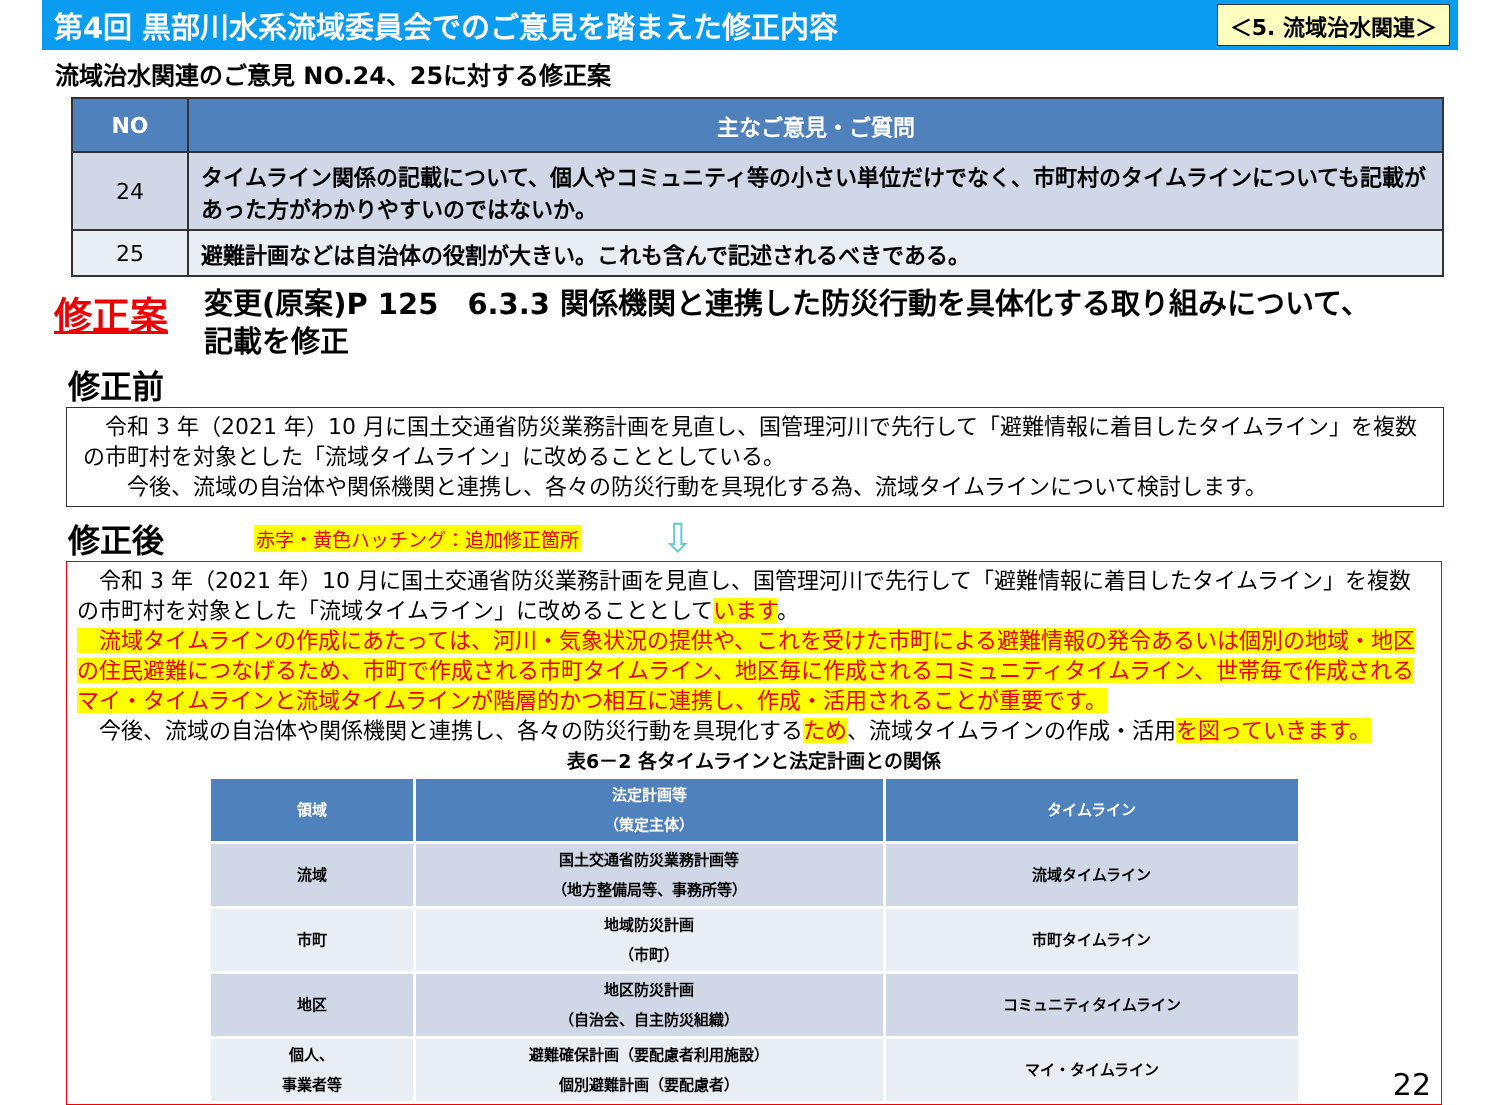第4回 黒部川水系流域委員会でのご意見を踏まえた修正内容
＜5. 流域治水関連＞
流域治水関連のご意見 NO.24、25に対する修正案
| NO | 主なご意見・ご質問 |
| --- | --- |
| 24 | タイムライン関係の記載について、個人やコミュニティ等の小さい単位だけでなく、市町村のタイムラインについても記載があった方がわかりやすいのではないか。 |
| 25 | 避難計画などは自治体の役割が大きい。これも含んで記述されるべきである。 |
修正案
変更(原案)P 125　6.3.3 関係機関と連携した防災行動を具体化する取り組みについて、
記載を修正
修正前
　令和 3 年（2021 年）10 月に国土交通省防災業務計画を見直し、国管理河川で先行して「避難情報に着目したタイムライン」を複数の市町村を対象とした「流域タイムライン」に改めることとしている。
　　今後、流域の自治体や関係機関と連携し、各々の防災行動を具現化する為、流域タイムラインについて検討します。
修正後 赤字・黄色ハッチング：追加修正箇所 ⇩
　令和 3 年（2021 年）10 月に国土交通省防災業務計画を見直し、国管理河川で先行して「避難情報に着目したタイムライン」を複数の市町村を対象とした「流域タイムライン」に改めることとしています。
　流域タイムラインの作成にあたっては、河川・気象状況の提供や、これを受けた市町による避難情報の発令あるいは個別の地域・地区の住民避難につなげるため、市町で作成される市町タイムライン、地区毎に作成されるコミュニティタイムライン、世帯毎で作成されるマイ・タイムラインと流域タイムラインが階層的かつ相互に連携し、作成・活用されることが重要です。
　今後、流域の自治体や関係機関と連携し、各々の防災行動を具現化するため、流域タイムラインの作成・活用を図っていきます。
表6－2 各タイムラインと法定計画との関係
| 領域 | 法定計画等 （策定主体） | タイムライン |
| --- | --- | --- |
| 流域 | 国土交通省防災業務計画等 （地方整備局等、事務所等） | 流域タイムライン |
| 市町 | 地域防災計画 （市町） | 市町タイムライン |
| 地区 | 地区防災計画 （自治会、自主防災組織） | コミュニティタイムライン |
| 個人、 事業者等 | 避難確保計画（要配慮者利用施設） 個別避難計画（要配慮者） | マイ・タイムライン |
22